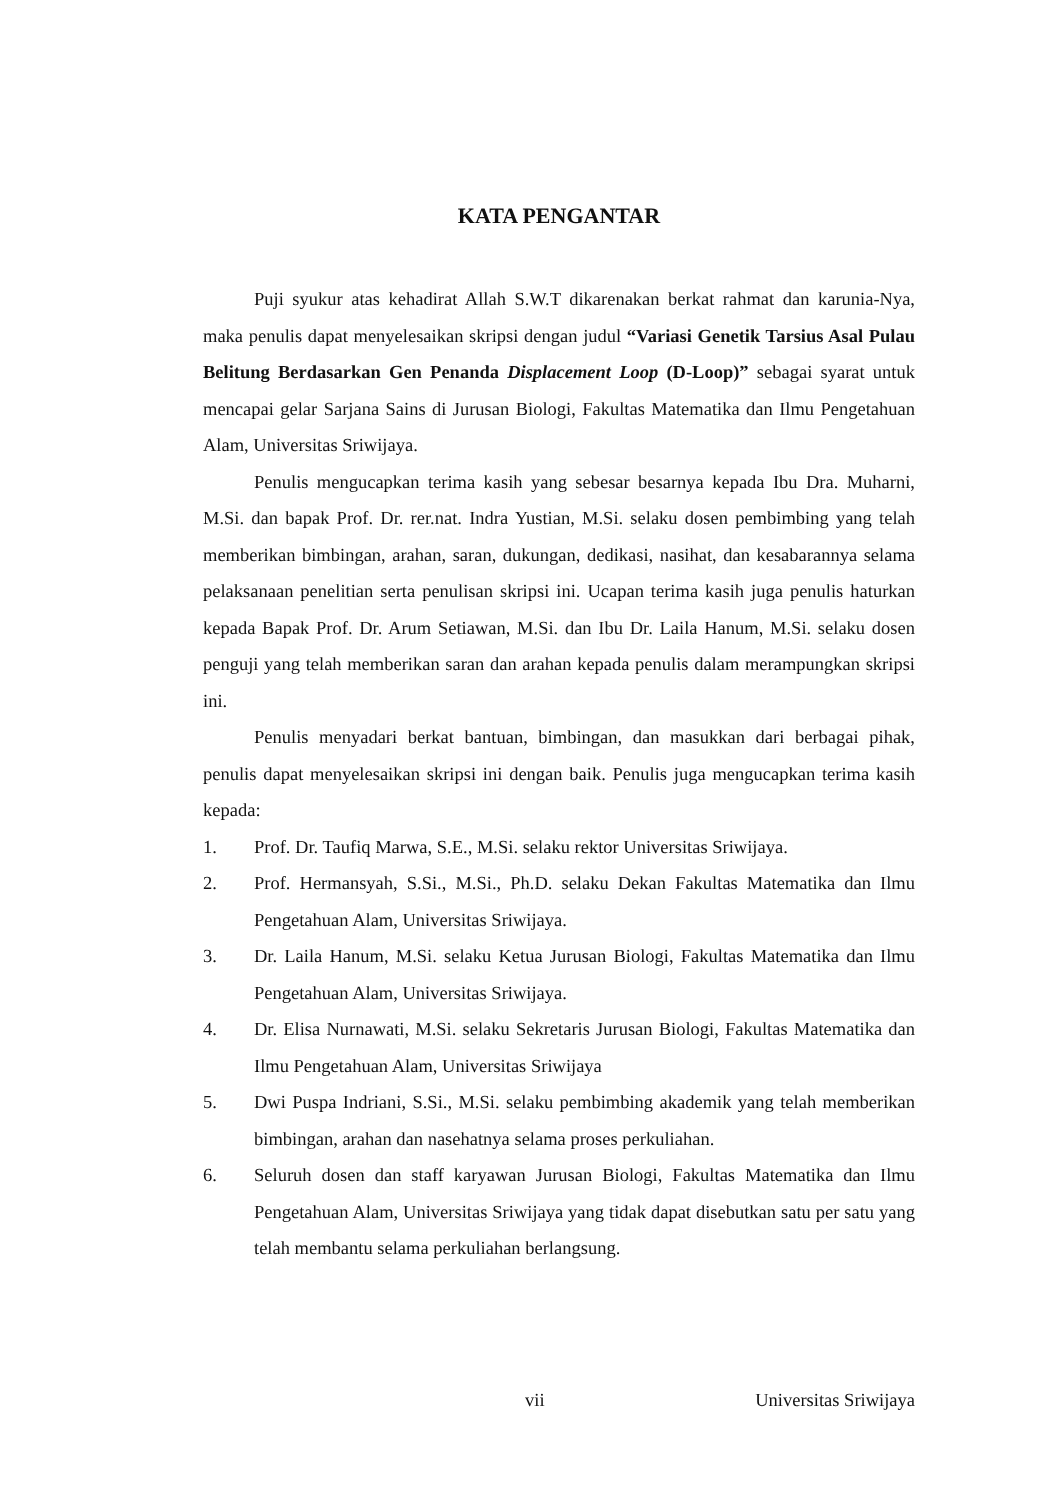KATA PENGANTAR
Puji syukur atas kehadirat Allah S.W.T dikarenakan berkat rahmat dan karunia-Nya, maka penulis dapat menyelesaikan skripsi dengan judul “Variasi Genetik Tarsius Asal Pulau Belitung Berdasarkan Gen Penanda Displacement Loop (D-Loop)” sebagai syarat untuk mencapai gelar Sarjana Sains di Jurusan Biologi, Fakultas Matematika dan Ilmu Pengetahuan Alam, Universitas Sriwijaya.
Penulis mengucapkan terima kasih yang sebesar besarnya kepada Ibu Dra. Muharni, M.Si. dan bapak Prof. Dr. rer.nat. Indra Yustian, M.Si. selaku dosen pembimbing yang telah memberikan bimbingan, arahan, saran, dukungan, dedikasi, nasihat, dan kesabarannya selama pelaksanaan penelitian serta penulisan skripsi ini. Ucapan terima kasih juga penulis haturkan kepada Bapak Prof. Dr. Arum Setiawan, M.Si. dan Ibu Dr. Laila Hanum, M.Si. selaku dosen penguji yang telah memberikan saran dan arahan kepada penulis dalam merampungkan skripsi ini.
Penulis menyadari berkat bantuan, bimbingan, dan masukkan dari berbagai pihak, penulis dapat menyelesaikan skripsi ini dengan baik. Penulis juga mengucapkan terima kasih kepada:
1. Prof. Dr. Taufiq Marwa, S.E., M.Si. selaku rektor Universitas Sriwijaya.
2. Prof. Hermansyah, S.Si., M.Si., Ph.D. selaku Dekan Fakultas Matematika dan Ilmu Pengetahuan Alam, Universitas Sriwijaya.
3. Dr. Laila Hanum, M.Si. selaku Ketua Jurusan Biologi, Fakultas Matematika dan Ilmu Pengetahuan Alam, Universitas Sriwijaya.
4. Dr. Elisa Nurnawati, M.Si. selaku Sekretaris Jurusan Biologi, Fakultas Matematika dan Ilmu Pengetahuan Alam, Universitas Sriwijaya
5. Dwi Puspa Indriani, S.Si., M.Si. selaku pembimbing akademik yang telah memberikan bimbingan, arahan dan nasehatnya selama proses perkuliahan.
6. Seluruh dosen dan staff karyawan Jurusan Biologi, Fakultas Matematika dan Ilmu Pengetahuan Alam, Universitas Sriwijaya yang tidak dapat disebutkan satu per satu yang telah membantu selama perkuliahan berlangsung.
vii Universitas Sriwijaya